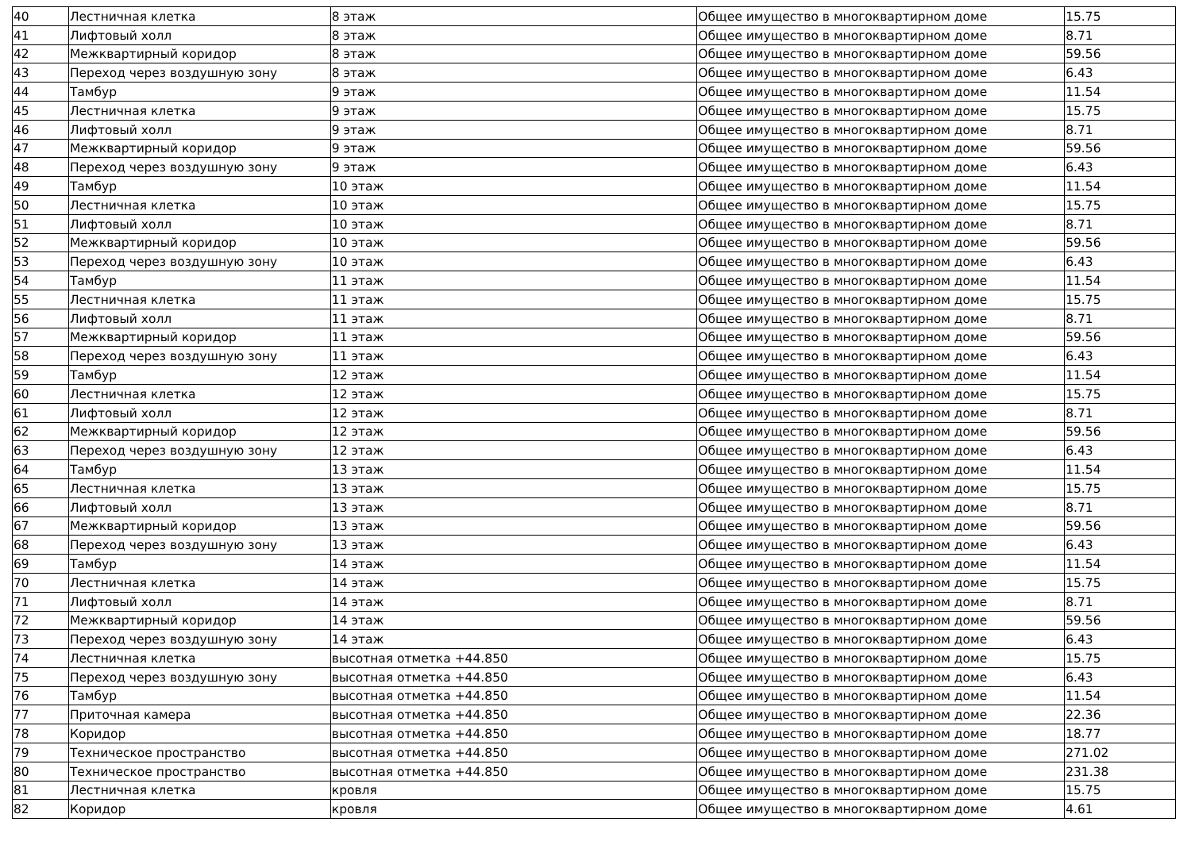| 40 | Лестничная клетка | 8 этаж | Общее имущество в многоквартирном доме | 15.75 |
| 41 | Лифтовый холл | 8 этаж | Общее имущество в многоквартирном доме | 8.71 |
| 42 | Межквартирный коридор | 8 этаж | Общее имущество в многоквартирном доме | 59.56 |
| 43 | Переход через воздушную зону | 8 этаж | Общее имущество в многоквартирном доме | 6.43 |
| 44 | Тамбур | 9 этаж | Общее имущество в многоквартирном доме | 11.54 |
| 45 | Лестничная клетка | 9 этаж | Общее имущество в многоквартирном доме | 15.75 |
| 46 | Лифтовый холл | 9 этаж | Общее имущество в многоквартирном доме | 8.71 |
| 47 | Межквартирный коридор | 9 этаж | Общее имущество в многоквартирном доме | 59.56 |
| 48 | Переход через воздушную зону | 9 этаж | Общее имущество в многоквартирном доме | 6.43 |
| 49 | Тамбур | 10 этаж | Общее имущество в многоквартирном доме | 11.54 |
| 50 | Лестничная клетка | 10 этаж | Общее имущество в многоквартирном доме | 15.75 |
| 51 | Лифтовый холл | 10 этаж | Общее имущество в многоквартирном доме | 8.71 |
| 52 | Межквартирный коридор | 10 этаж | Общее имущество в многоквартирном доме | 59.56 |
| 53 | Переход через воздушную зону | 10 этаж | Общее имущество в многоквартирном доме | 6.43 |
| 54 | Тамбур | 11 этаж | Общее имущество в многоквартирном доме | 11.54 |
| 55 | Лестничная клетка | 11 этаж | Общее имущество в многоквартирном доме | 15.75 |
| 56 | Лифтовый холл | 11 этаж | Общее имущество в многоквартирном доме | 8.71 |
| 57 | Межквартирный коридор | 11 этаж | Общее имущество в многоквартирном доме | 59.56 |
| 58 | Переход через воздушную зону | 11 этаж | Общее имущество в многоквартирном доме | 6.43 |
| 59 | Тамбур | 12 этаж | Общее имущество в многоквартирном доме | 11.54 |
| 60 | Лестничная клетка | 12 этаж | Общее имущество в многоквартирном доме | 15.75 |
| 61 | Лифтовый холл | 12 этаж | Общее имущество в многоквартирном доме | 8.71 |
| 62 | Межквартирный коридор | 12 этаж | Общее имущество в многоквартирном доме | 59.56 |
| 63 | Переход через воздушную зону | 12 этаж | Общее имущество в многоквартирном доме | 6.43 |
| 64 | Тамбур | 13 этаж | Общее имущество в многоквартирном доме | 11.54 |
| 65 | Лестничная клетка | 13 этаж | Общее имущество в многоквартирном доме | 15.75 |
| 66 | Лифтовый холл | 13 этаж | Общее имущество в многоквартирном доме | 8.71 |
| 67 | Межквартирный коридор | 13 этаж | Общее имущество в многоквартирном доме | 59.56 |
| 68 | Переход через воздушную зону | 13 этаж | Общее имущество в многоквартирном доме | 6.43 |
| 69 | Тамбур | 14 этаж | Общее имущество в многоквартирном доме | 11.54 |
| 70 | Лестничная клетка | 14 этаж | Общее имущество в многоквартирном доме | 15.75 |
| 71 | Лифтовый холл | 14 этаж | Общее имущество в многоквартирном доме | 8.71 |
| 72 | Межквартирный коридор | 14 этаж | Общее имущество в многоквартирном доме | 59.56 |
| 73 | Переход через воздушную зону | 14 этаж | Общее имущество в многоквартирном доме | 6.43 |
| 74 | Лестничная клетка | высотная отметка +44.850 | Общее имущество в многоквартирном доме | 15.75 |
| 75 | Переход через воздушную зону | высотная отметка +44.850 | Общее имущество в многоквартирном доме | 6.43 |
| 76 | Тамбур | высотная отметка +44.850 | Общее имущество в многоквартирном доме | 11.54 |
| 77 | Приточная камера | высотная отметка +44.850 | Общее имущество в многоквартирном доме | 22.36 |
| 78 | Коридор | высотная отметка +44.850 | Общее имущество в многоквартирном доме | 18.77 |
| 79 | Техническое пространство | высотная отметка +44.850 | Общее имущество в многоквартирном доме | 271.02 |
| 80 | Техническое пространство | высотная отметка +44.850 | Общее имущество в многоквартирном доме | 231.38 |
| 81 | Лестничная клетка | кровля | Общее имущество в многоквартирном доме | 15.75 |
| 82 | Коридор | кровля | Общее имущество в многоквартирном доме | 4.61 |